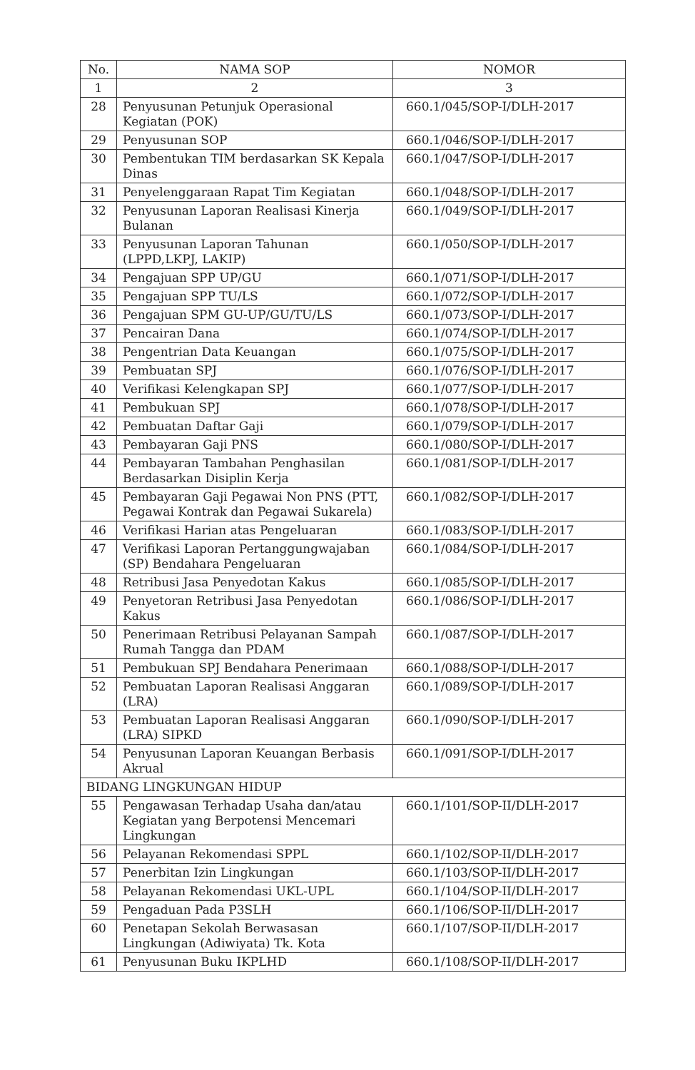| No. | NAMA SOP | NOMOR |
| --- | --- | --- |
| 1 | 2 | 3 |
| 28 | Penyusunan Petunjuk Operasional Kegiatan (POK) | 660.1/045/SOP-I/DLH-2017 |
| 29 | Penyusunan SOP | 660.1/046/SOP-I/DLH-2017 |
| 30 | Pembentukan TIM berdasarkan SK Kepala Dinas | 660.1/047/SOP-I/DLH-2017 |
| 31 | Penyelenggaraan Rapat Tim Kegiatan | 660.1/048/SOP-I/DLH-2017 |
| 32 | Penyusunan Laporan Realisasi Kinerja Bulanan | 660.1/049/SOP-I/DLH-2017 |
| 33 | Penyusunan Laporan Tahunan (LPPD,LKPJ, LAKIP) | 660.1/050/SOP-I/DLH-2017 |
| 34 | Pengajuan SPP UP/GU | 660.1/071/SOP-I/DLH-2017 |
| 35 | Pengajuan SPP TU/LS | 660.1/072/SOP-I/DLH-2017 |
| 36 | Pengajuan SPM GU-UP/GU/TU/LS | 660.1/073/SOP-I/DLH-2017 |
| 37 | Pencairan Dana | 660.1/074/SOP-I/DLH-2017 |
| 38 | Pengentrian Data Keuangan | 660.1/075/SOP-I/DLH-2017 |
| 39 | Pembuatan SPJ | 660.1/076/SOP-I/DLH-2017 |
| 40 | Verifikasi Kelengkapan SPJ | 660.1/077/SOP-I/DLH-2017 |
| 41 | Pembukuan SPJ | 660.1/078/SOP-I/DLH-2017 |
| 42 | Pembuatan Daftar Gaji | 660.1/079/SOP-I/DLH-2017 |
| 43 | Pembayaran Gaji PNS | 660.1/080/SOP-I/DLH-2017 |
| 44 | Pembayaran Tambahan Penghasilan Berdasarkan Disiplin Kerja | 660.1/081/SOP-I/DLH-2017 |
| 45 | Pembayaran Gaji Pegawai Non PNS (PTT, Pegawai Kontrak dan Pegawai Sukarela) | 660.1/082/SOP-I/DLH-2017 |
| 46 | Verifikasi Harian atas Pengeluaran | 660.1/083/SOP-I/DLH-2017 |
| 47 | Verifikasi Laporan Pertanggungwajaban (SP) Bendahara Pengeluaran | 660.1/084/SOP-I/DLH-2017 |
| 48 | Retribusi Jasa Penyedotan Kakus | 660.1/085/SOP-I/DLH-2017 |
| 49 | Penyetoran Retribusi Jasa Penyedotan Kakus | 660.1/086/SOP-I/DLH-2017 |
| 50 | Penerimaan Retribusi Pelayanan Sampah Rumah Tangga dan PDAM | 660.1/087/SOP-I/DLH-2017 |
| 51 | Pembukuan SPJ Bendahara Penerimaan | 660.1/088/SOP-I/DLH-2017 |
| 52 | Pembuatan Laporan Realisasi Anggaran (LRA) | 660.1/089/SOP-I/DLH-2017 |
| 53 | Pembuatan Laporan Realisasi Anggaran (LRA) SIPKD | 660.1/090/SOP-I/DLH-2017 |
| 54 | Penyusunan Laporan Keuangan Berbasis Akrual | 660.1/091/SOP-I/DLH-2017 |
| BIDANG LINGKUNGAN HIDUP | | |
| 55 | Pengawasan Terhadap Usaha dan/atau Kegiatan yang Berpotensi Mencemari Lingkungan | 660.1/101/SOP-II/DLH-2017 |
| 56 | Pelayanan Rekomendasi SPPL | 660.1/102/SOP-II/DLH-2017 |
| 57 | Penerbitan Izin Lingkungan | 660.1/103/SOP-II/DLH-2017 |
| 58 | Pelayanan Rekomendasi UKL-UPL | 660.1/104/SOP-II/DLH-2017 |
| 59 | Pengaduan Pada P3SLH | 660.1/106/SOP-II/DLH-2017 |
| 60 | Penetapan Sekolah Berwasasan Lingkungan (Adiwiyata) Tk. Kota | 660.1/107/SOP-II/DLH-2017 |
| 61 | Penyusunan Buku IKPLHD | 660.1/108/SOP-II/DLH-2017 |